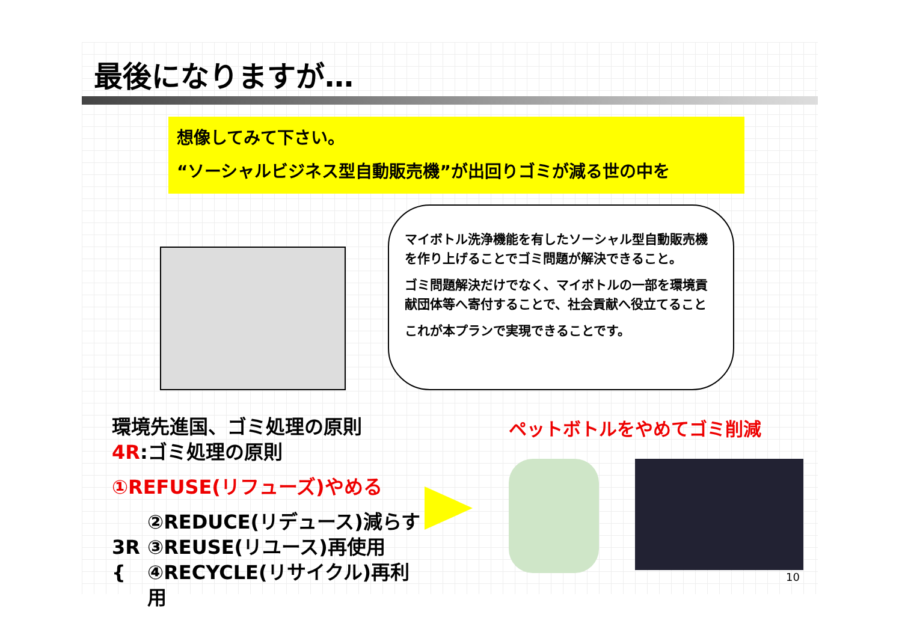最後になりますが…
想像してみて下さい。
“ソーシャルビジネス型自動販売機”が出回りゴミが減る世の中を
マイボトル洗浄機能を有したソーシャル型自動販売機を作り上げることでゴミ問題が解決できること。
ゴミ問題解決だけでなく、マイボトルの一部を環境貢献団体等へ寄付することで、社会貢献へ役立てること
これが本プランで実現できることです。
環境先進国、ゴミ処理の原則
4R:ゴミ処理の原則
①REFUSE(リフューズ)やめる
3R {
②REDUCE(リデュース)減らす
③REUSE(リユース)再使用
④RECYCLE(リサイクル)再利用
ペットボトルをやめてゴミ削減
10